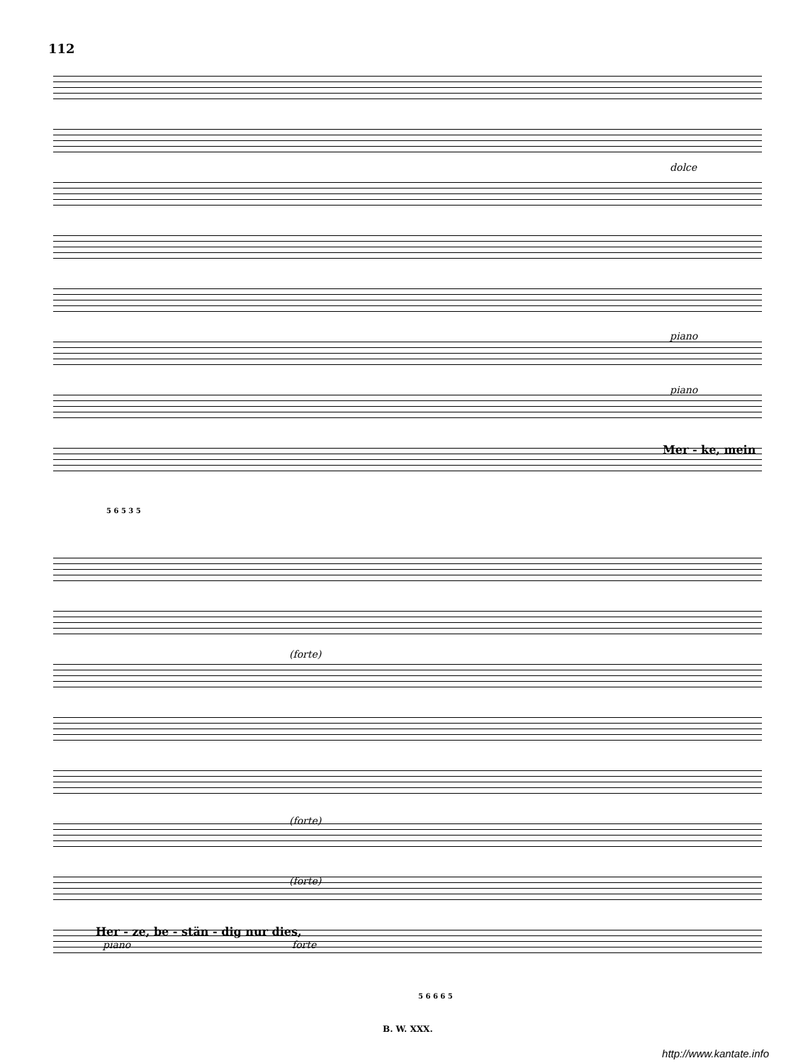112
dolce
piano
piano
Mer - ke, mein
5 6 5 3 5
(forte)
(forte)
(forte)
Her - ze, be - stän - dig nur dies,
piano forte
5 6 6 6 5
B. W. XXX.
http://www.kantate.info